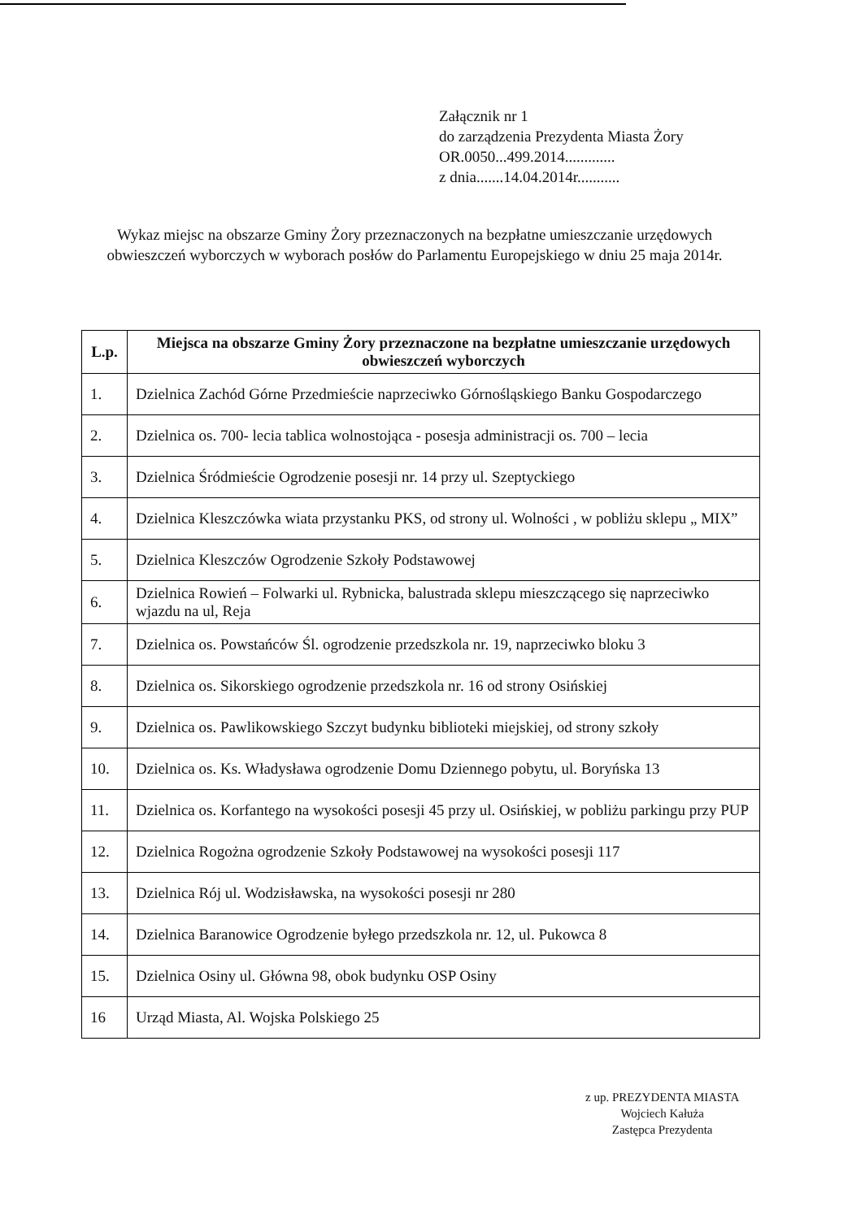Załącznik nr 1
do zarządzenia Prezydenta Miasta Żory
OR.0050...499.2014.............
z dnia.......14.04.2014r...........
Wykaz miejsc na obszarze Gminy Żory przeznaczonych na bezpłatne umieszczanie urzędowych obwieszczeń wyborczych w wyborach posłów do Parlamentu Europejskiego w dniu 25 maja 2014r.
| L.p. | Miejsca na obszarze Gminy Żory przeznaczone na bezpłatne umieszczanie urzędowych obwieszczeń wyborczych |
| --- | --- |
| 1. | Dzielnica Zachód Górne Przedmieście naprzeciwko Górnośląskiego Banku Gospodarczego |
| 2. | Dzielnica os. 700- lecia tablica wolnostojąca - posesja administracji os. 700 – lecia |
| 3. | Dzielnica Śródmieście Ogrodzenie posesji nr. 14 przy ul. Szeptyckiego |
| 4. | Dzielnica Kleszczówka wiata przystanku PKS, od strony ul. Wolności , w pobliżu sklepu „ MIX” |
| 5. | Dzielnica Kleszczów Ogrodzenie Szkoły Podstawowej |
| 6. | Dzielnica Rowień – Folwarki ul. Rybnicka, balustrada sklepu mieszczącego się naprzeciwko wjazdu na ul, Reja |
| 7. | Dzielnica os. Powstańców Śl. ogrodzenie przedszkola nr. 19, naprzeciwko bloku 3 |
| 8. | Dzielnica os. Sikorskiego ogrodzenie przedszkola nr. 16 od strony Osińskiej |
| 9. | Dzielnica os. Pawlikowskiego Szczyt budynku biblioteki miejskiej, od strony szkoły |
| 10. | Dzielnica os. Ks. Władysława ogrodzenie Domu Dziennego pobytu, ul. Boryńska 13 |
| 11. | Dzielnica os. Korfantego na wysokości posesji 45 przy ul. Osińskiej, w pobliżu parkingu przy PUP |
| 12. | Dzielnica Rogożna ogrodzenie Szkoły Podstawowej na wysokości posesji 117 |
| 13. | Dzielnica Rój ul. Wodzisławska, na wysokości posesji nr 280 |
| 14. | Dzielnica Baranowice Ogrodzenie byłego przedszkola nr. 12, ul. Pukowca 8 |
| 15. | Dzielnica Osiny ul. Główna 98, obok budynku OSP Osiny |
| 16 | Urząd Miasta, Al. Wojska Polskiego 25 |
z up. PREZYDENTA MIASTA
Wojciech Kałuża
Zastępca Prezydenta